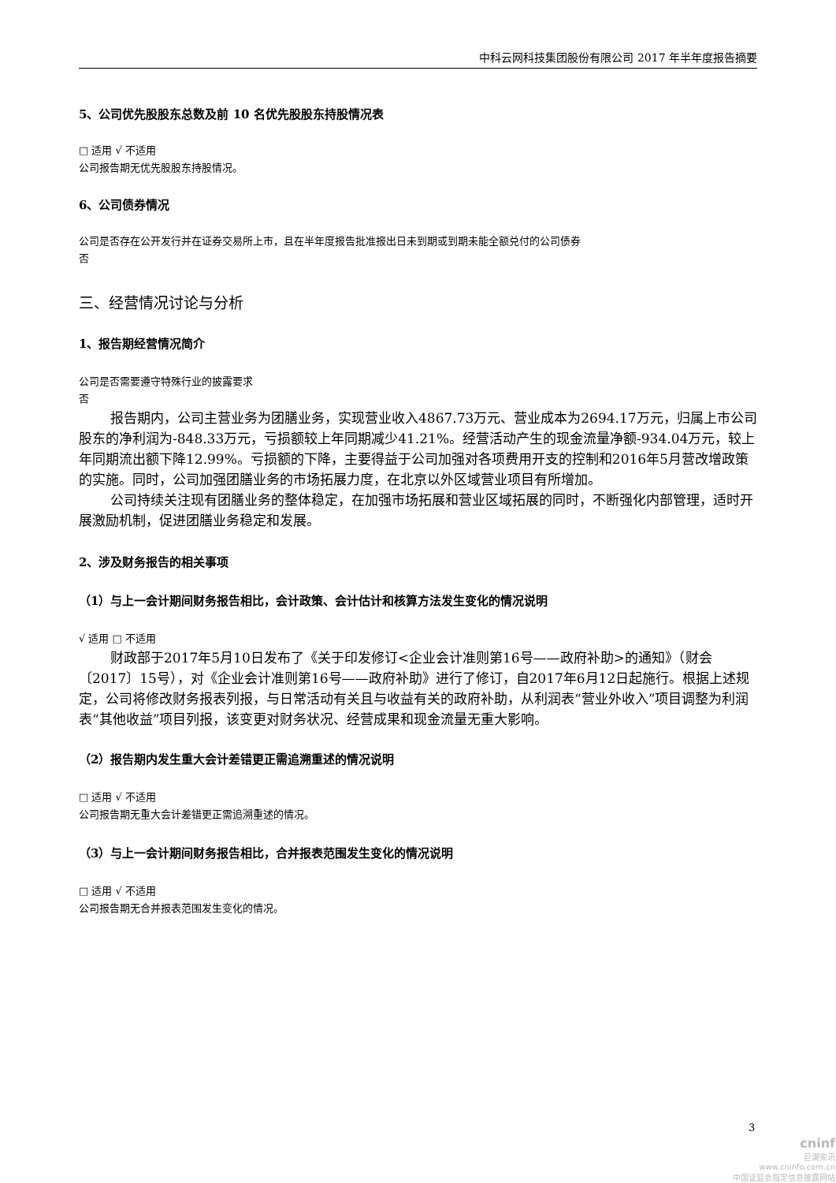中科云网科技集团股份有限公司 2017 年半年度报告摘要
5、公司优先股股东总数及前 10 名优先股股东持股情况表
□ 适用 √ 不适用
公司报告期无优先股股东持股情况。
6、公司债券情况
公司是否存在公开发行并在证券交易所上市，且在半年度报告批准报出日未到期或到期未能全额兑付的公司债券
否
三、经营情况讨论与分析
1、报告期经营情况简介
公司是否需要遵守特殊行业的披露要求
否
报告期内，公司主营业务为团膳业务，实现营业收入4867.73万元、营业成本为2694.17万元，归属上市公司股东的净利润为-848.33万元，亏损额较上年同期减少41.21%。经营活动产生的现金流量净额-934.04万元，较上年同期流出额下降12.99%。亏损额的下降，主要得益于公司加强对各项费用开支的控制和2016年5月营改增政策的实施。同时，公司加强团膳业务的市场拓展力度，在北京以外区域营业项目有所增加。
公司持续关注现有团膳业务的整体稳定，在加强市场拓展和营业区域拓展的同时，不断强化内部管理，适时开展激励机制，促进团膳业务稳定和发展。
2、涉及财务报告的相关事项
（1）与上一会计期间财务报告相比，会计政策、会计估计和核算方法发生变化的情况说明
√ 适用 □ 不适用
财政部于2017年5月10日发布了《关于印发修订<企业会计准则第16号——政府补助>的通知》（财会〔2017〕15号），对《企业会计准则第16号——政府补助》进行了修订，自2017年6月12日起施行。根据上述规定，公司将修改财务报表列报，与日常活动有关且与收益有关的政府补助，从利润表“营业外收入”项目调整为利润表“其他收益”项目列报，该变更对财务状况、经营成果和现金流量无重大影响。
（2）报告期内发生重大会计差错更正需追溯重述的情况说明
□ 适用 √ 不适用
公司报告期无重大会计差错更正需追溯重述的情况。
（3）与上一会计期间财务报告相比，合并报表范围发生变化的情况说明
□ 适用 √ 不适用
公司报告期无合并报表范围发生变化的情况。
3
cninf
巨潮资讯
www.cninfo.com.cn
中国证监会指定信息披露网站